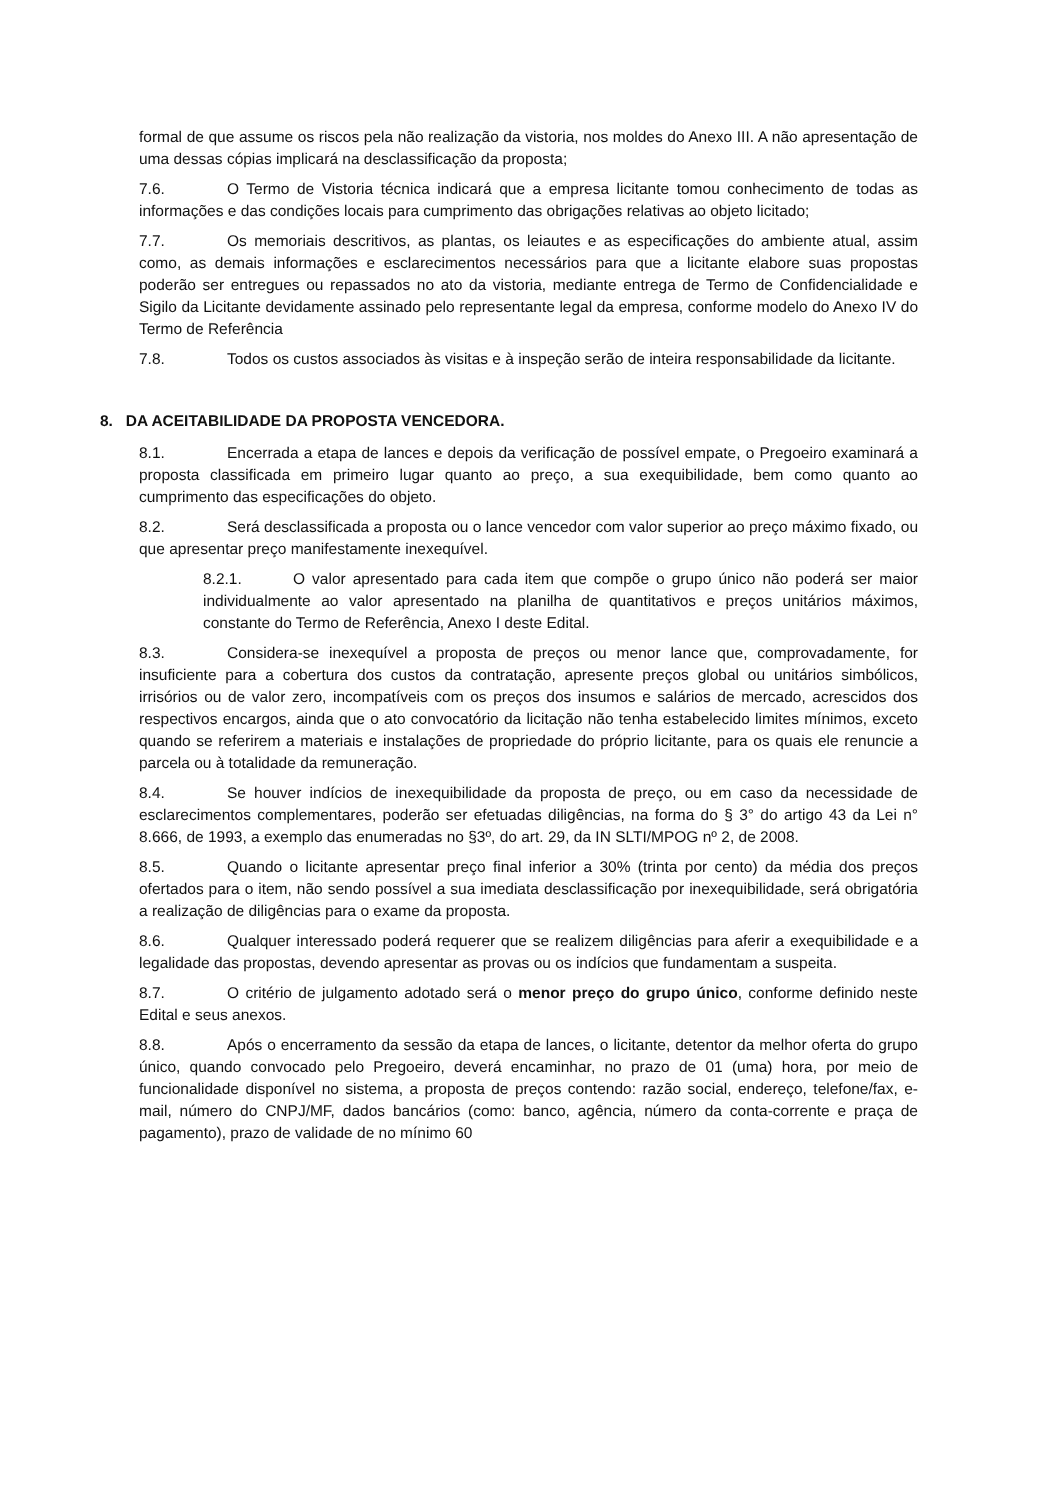formal de que assume os riscos pela não realização da vistoria, nos moldes do Anexo III. A não apresentação de uma dessas cópias implicará na desclassificação da proposta;
7.6. O Termo de Vistoria técnica indicará que a empresa licitante tomou conhecimento de todas as informações e das condições locais para cumprimento das obrigações relativas ao objeto licitado;
7.7. Os memoriais descritivos, as plantas, os leiautes e as especificações do ambiente atual, assim como, as demais informações e esclarecimentos necessários para que a licitante elabore suas propostas poderão ser entregues ou repassados no ato da vistoria, mediante entrega de Termo de Confidencialidade e Sigilo da Licitante devidamente assinado pelo representante legal da empresa, conforme modelo do Anexo IV do Termo de Referência
7.8. Todos os custos associados às visitas e à inspeção serão de inteira responsabilidade da licitante.
8. DA ACEITABILIDADE DA PROPOSTA VENCEDORA.
8.1. Encerrada a etapa de lances e depois da verificação de possível empate, o Pregoeiro examinará a proposta classificada em primeiro lugar quanto ao preço, a sua exequibilidade, bem como quanto ao cumprimento das especificações do objeto.
8.2. Será desclassificada a proposta ou o lance vencedor com valor superior ao preço máximo fixado, ou que apresentar preço manifestamente inexequível.
8.2.1. O valor apresentado para cada item que compõe o grupo único não poderá ser maior individualmente ao valor apresentado na planilha de quantitativos e preços unitários máximos, constante do Termo de Referência, Anexo I deste Edital.
8.3. Considera-se inexequível a proposta de preços ou menor lance que, comprovadamente, for insuficiente para a cobertura dos custos da contratação, apresente preços global ou unitários simbólicos, irrisórios ou de valor zero, incompatíveis com os preços dos insumos e salários de mercado, acrescidos dos respectivos encargos, ainda que o ato convocatório da licitação não tenha estabelecido limites mínimos, exceto quando se referirem a materiais e instalações de propriedade do próprio licitante, para os quais ele renuncie a parcela ou à totalidade da remuneração.
8.4. Se houver indícios de inexequibilidade da proposta de preço, ou em caso da necessidade de esclarecimentos complementares, poderão ser efetuadas diligências, na forma do § 3° do artigo 43 da Lei n° 8.666, de 1993, a exemplo das enumeradas no §3º, do art. 29, da IN SLTI/MPOG nº 2, de 2008.
8.5. Quando o licitante apresentar preço final inferior a 30% (trinta por cento) da média dos preços ofertados para o item, não sendo possível a sua imediata desclassificação por inexequibilidade, será obrigatória a realização de diligências para o exame da proposta.
8.6. Qualquer interessado poderá requerer que se realizem diligências para aferir a exequibilidade e a legalidade das propostas, devendo apresentar as provas ou os indícios que fundamentam a suspeita.
8.7. O critério de julgamento adotado será o menor preço do grupo único, conforme definido neste Edital e seus anexos.
8.8. Após o encerramento da sessão da etapa de lances, o licitante, detentor da melhor oferta do grupo único, quando convocado pelo Pregoeiro, deverá encaminhar, no prazo de 01 (uma) hora, por meio de funcionalidade disponível no sistema, a proposta de preços contendo: razão social, endereço, telefone/fax, e-mail, número do CNPJ/MF, dados bancários (como: banco, agência, número da conta-corrente e praça de pagamento), prazo de validade de no mínimo 60